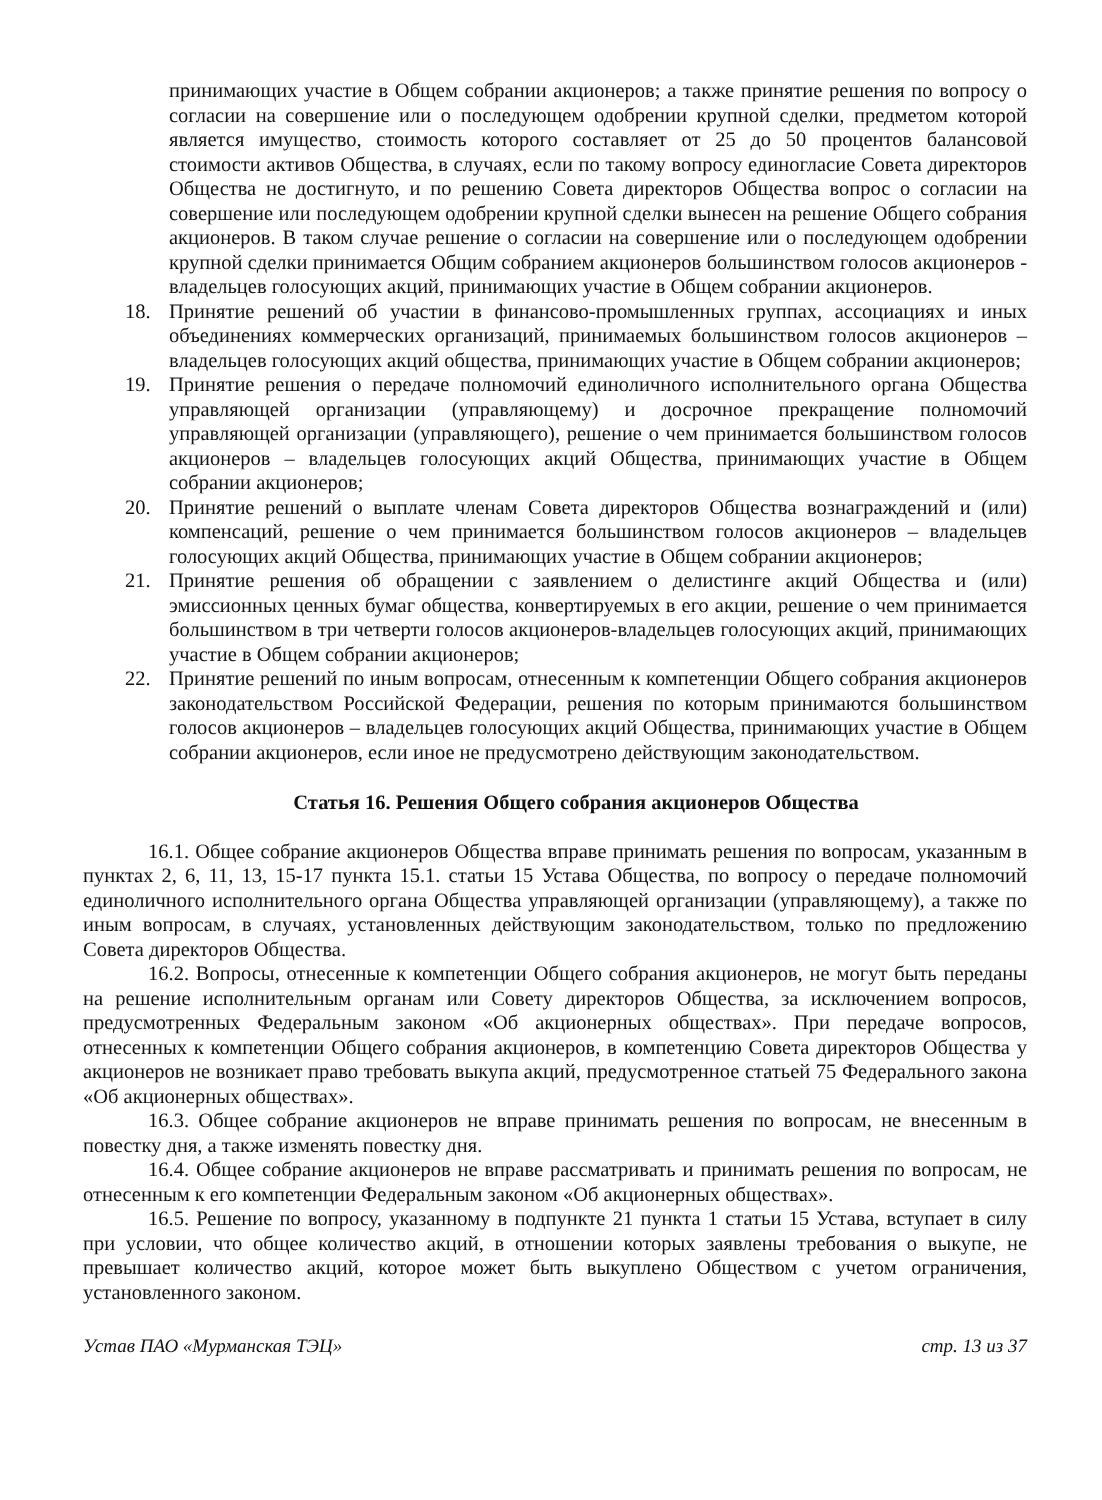принимающих участие в Общем собрании акционеров; а также принятие решения по вопросу о согласии на совершение или о последующем одобрении крупной сделки, предметом которой является имущество, стоимость которого составляет от 25 до 50 процентов балансовой стоимости активов Общества, в случаях, если по такому вопросу единогласие Совета директоров Общества не достигнуто, и по решению Совета директоров Общества вопрос о согласии на совершение или последующем одобрении крупной сделки вынесен на решение Общего собрания акционеров. В таком случае решение о согласии на совершение или о последующем одобрении крупной сделки принимается Общим собранием акционеров большинством голосов акционеров - владельцев голосующих акций, принимающих участие в Общем собрании акционеров.
18. Принятие решений об участии в финансово-промышленных группах, ассоциациях и иных объединениях коммерческих организаций, принимаемых большинством голосов акционеров – владельцев голосующих акций общества, принимающих участие в Общем собрании акционеров;
19. Принятие решения о передаче полномочий единоличного исполнительного органа Общества управляющей организации (управляющему) и досрочное прекращение полномочий управляющей организации (управляющего), решение о чем принимается большинством голосов акционеров – владельцев голосующих акций Общества, принимающих участие в Общем собрании акционеров;
20. Принятие решений о выплате членам Совета директоров Общества вознаграждений и (или) компенсаций, решение о чем принимается большинством голосов акционеров – владельцев голосующих акций Общества, принимающих участие в Общем собрании акционеров;
21. Принятие решения об обращении с заявлением о делистинге акций Общества и (или) эмиссионных ценных бумаг общества, конвертируемых в его акции, решение о чем принимается большинством в три четверти голосов акционеров-владельцев голосующих акций, принимающих участие в Общем собрании акционеров;
22. Принятие решений по иным вопросам, отнесенным к компетенции Общего собрания акционеров законодательством Российской Федерации, решения по которым принимаются большинством голосов акционеров – владельцев голосующих акций Общества, принимающих участие в Общем собрании акционеров, если иное не предусмотрено действующим законодательством.
Статья 16. Решения Общего собрания акционеров Общества
16.1. Общее собрание акционеров Общества вправе принимать решения по вопросам, указанным в пунктах 2, 6, 11, 13, 15-17 пункта 15.1. статьи 15 Устава Общества, по вопросу о передаче полномочий единоличного исполнительного органа Общества управляющей организации (управляющему), а также по иным вопросам, в случаях, установленных действующим законодательством, только по предложению Совета директоров Общества.
16.2. Вопросы, отнесенные к компетенции Общего собрания акционеров, не могут быть переданы на решение исполнительным органам или Совету директоров Общества, за исключением вопросов, предусмотренных Федеральным законом «Об акционерных обществах». При передаче вопросов, отнесенных к компетенции Общего собрания акционеров, в компетенцию Совета директоров Общества у акционеров не возникает право требовать выкупа акций, предусмотренное статьей 75 Федерального закона «Об акционерных обществах».
16.3. Общее собрание акционеров не вправе принимать решения по вопросам, не внесенным в повестку дня, а также изменять повестку дня.
16.4. Общее собрание акционеров не вправе рассматривать и принимать решения по вопросам, не отнесенным к его компетенции Федеральным законом «Об акционерных обществах».
16.5. Решение по вопросу, указанному в подпункте 21 пункта 1 статьи 15 Устава, вступает в силу при условии, что общее количество акций, в отношении которых заявлены требования о выкупе, не превышает количество акций, которое может быть выкуплено Обществом с учетом ограничения, установленного законом.
Устав ПАО «Мурманская ТЭЦ» стр. 13 из 37